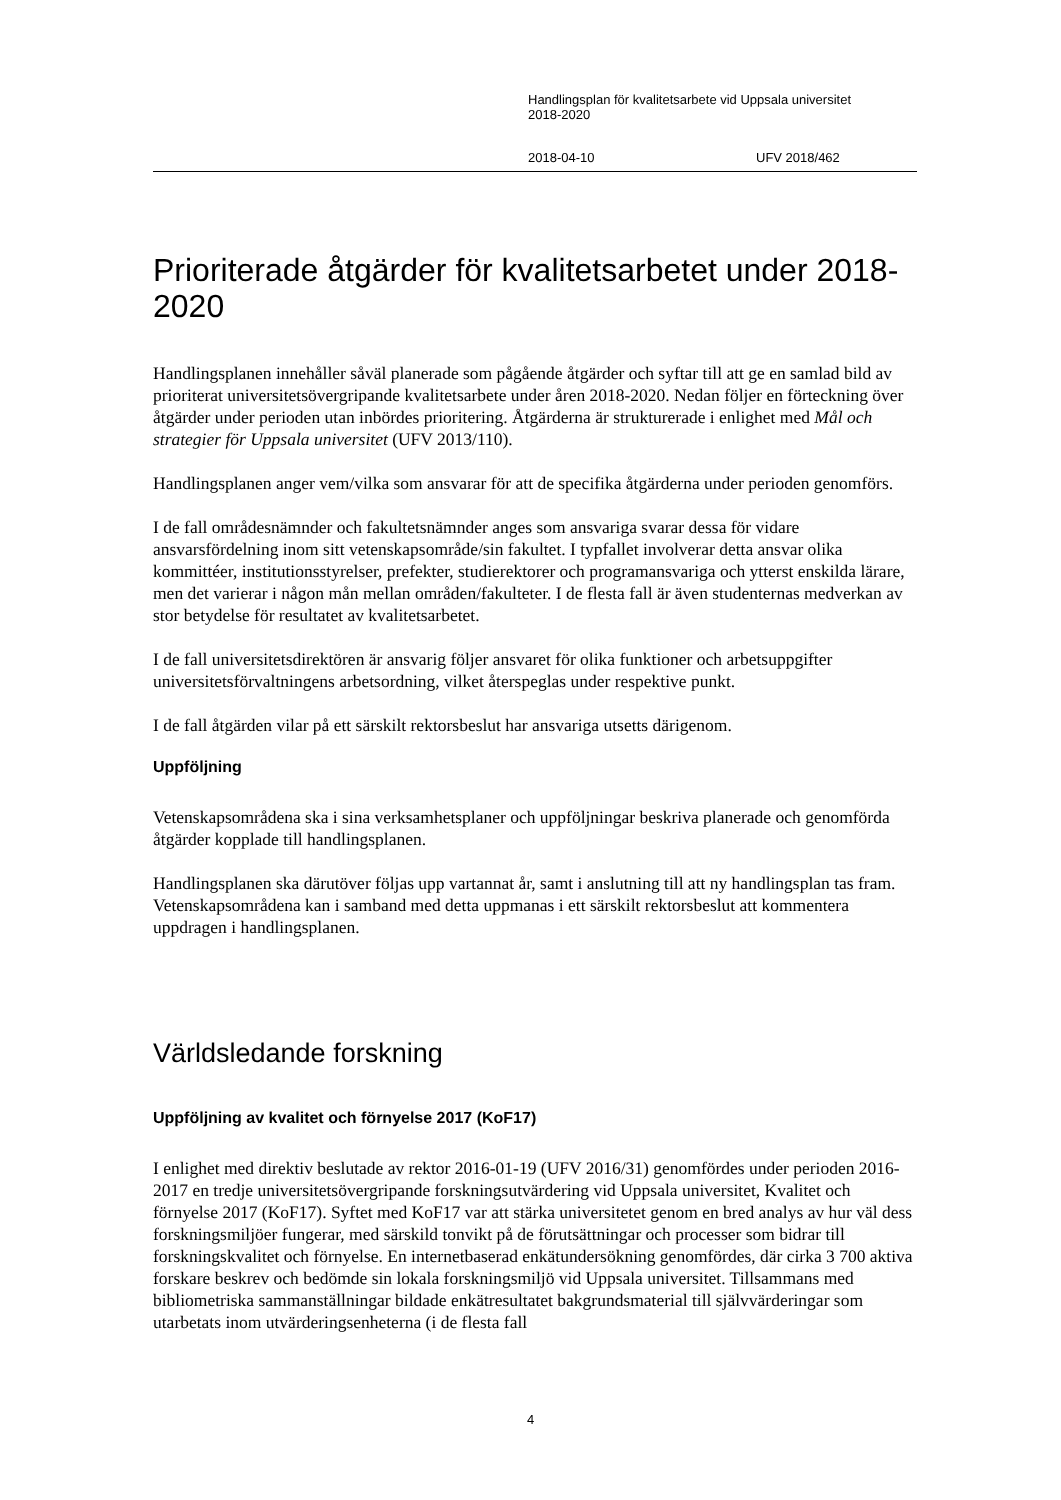Handlingsplan för kvalitetsarbete vid Uppsala universitet
2018-2020
2018-04-10 UFV 2018/462
Prioriterade åtgärder för kvalitetsarbetet under 2018-2020
Handlingsplanen innehåller såväl planerade som pågående åtgärder och syftar till att ge en samlad bild av prioriterat universitetsövergripande kvalitetsarbete under åren 2018-2020. Nedan följer en förteckning över åtgärder under perioden utan inbördes prioritering. Åtgärderna är strukturerade i enlighet med Mål och strategier för Uppsala universitet (UFV 2013/110).
Handlingsplanen anger vem/vilka som ansvarar för att de specifika åtgärderna under perioden genomförs.
I de fall områdesnämnder och fakultetsnämnder anges som ansvariga svarar dessa för vidare ansvarsfördelning inom sitt vetenskapsområde/sin fakultet. I typfallet involverar detta ansvar olika kommittéer, institutionsstyrelser, prefekter, studierektorer och programansvariga och ytterst enskilda lärare, men det varierar i någon mån mellan områden/fakulteter. I de flesta fall är även studenternas medverkan av stor betydelse för resultatet av kvalitetsarbetet.
I de fall universitetsdirektören är ansvarig följer ansvaret för olika funktioner och arbetsuppgifter universitetsförvaltningens arbetsordning, vilket återspeglas under respektive punkt.
I de fall åtgärden vilar på ett särskilt rektorsbeslut har ansvariga utsetts därigenom.
Uppföljning
Vetenskapsområdena ska i sina verksamhetsplaner och uppföljningar beskriva planerade och genomförda åtgärder kopplade till handlingsplanen.
Handlingsplanen ska därutöver följas upp vartannat år, samt i anslutning till att ny handlingsplan tas fram. Vetenskapsområdena kan i samband med detta uppmanas i ett särskilt rektorsbeslut att kommentera uppdragen i handlingsplanen.
Världsledande forskning
Uppföljning av kvalitet och förnyelse 2017 (KoF17)
I enlighet med direktiv beslutade av rektor 2016-01-19 (UFV 2016/31) genomfördes under perioden 2016-2017 en tredje universitetsövergripande forskningsutvärdering vid Uppsala universitet, Kvalitet och förnyelse 2017 (KoF17). Syftet med KoF17 var att stärka universitetet genom en bred analys av hur väl dess forskningsmiljöer fungerar, med särskild tonvikt på de förutsättningar och processer som bidrar till forskningskvalitet och förnyelse. En internetbaserad enkätundersökning genomfördes, där cirka 3 700 aktiva forskare beskrev och bedömde sin lokala forskningsmiljö vid Uppsala universitet. Tillsammans med bibliometriska sammanställningar bildade enkätresultatet bakgrundsmaterial till självvärderingar som utarbetats inom utvärderingsenheterna (i de flesta fall
4